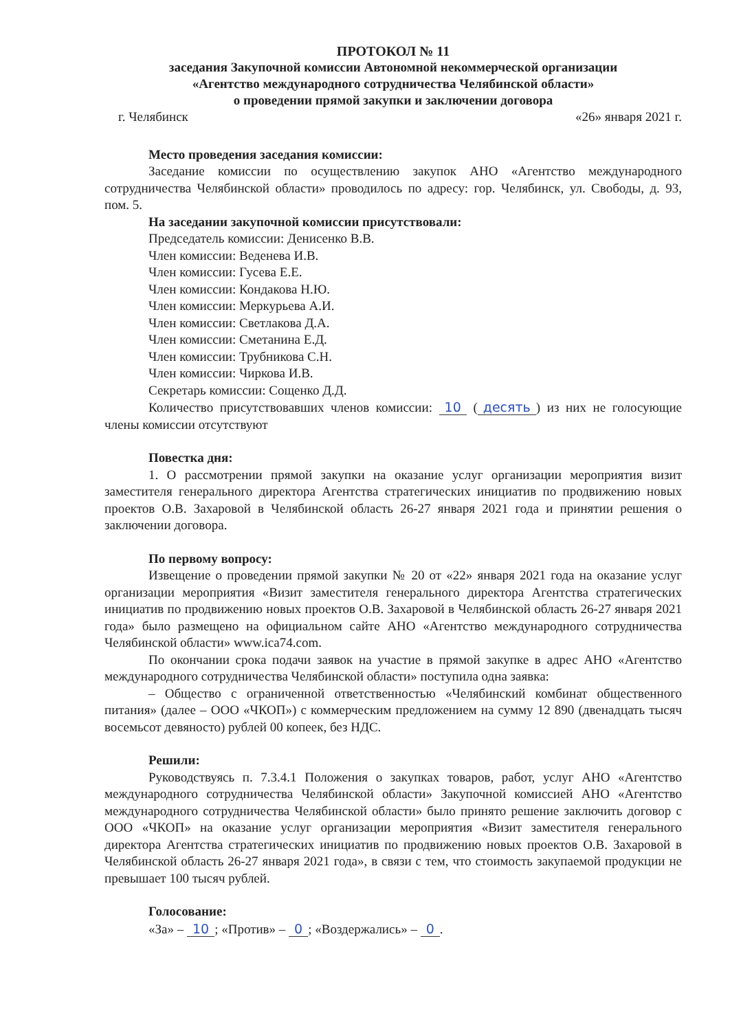ПРОТОКОЛ № 11
заседания Закупочной комиссии Автономной некоммерческой организации
«Агентство международного сотрудничества Челябинской области»
о проведении прямой закупки и заключении договора
г. Челябинск «26» января 2021 г.
Место проведения заседания комиссии:
Заседание комиссии по осуществлению закупок АНО «Агентство международного сотрудничества Челябинской области» проводилось по адресу: гор. Челябинск, ул. Свободы, д. 93, пом. 5.
На заседании закупочной комиссии присутствовали:
Председатель комиссии: Денисенко В.В.
Член комиссии: Веденева И.В.
Член комиссии: Гусева Е.Е.
Член комиссии: Кондакова Н.Ю.
Член комиссии: Меркурьева А.И.
Член комиссии: Светлакова Д.А.
Член комиссии: Сметанина Е.Д.
Член комиссии: Трубникова С.Н.
Член комиссии: Чиркова И.В.
Секретарь комиссии: Сощенко Д.Д.
Количество присутствовавших членов комиссии: 10 (десять) из них не голосующие члены комиссии отсутствуют
Повестка дня:
1. О рассмотрении прямой закупки на оказание услуг организации мероприятия визит заместителя генерального директора Агентства стратегических инициатив по продвижению новых проектов О.В. Захаровой в Челябинской область 26-27 января 2021 года и принятии решения о заключении договора.
По первому вопросу:
Извещение о проведении прямой закупки № 20 от «22» января 2021 года на оказание услуг организации мероприятия «Визит заместителя генерального директора Агентства стратегических инициатив по продвижению новых проектов О.В. Захаровой в Челябинской область 26-27 января 2021 года» было размещено на официальном сайте АНО «Агентство международного сотрудничества Челябинской области» www.ica74.com.
По окончании срока подачи заявок на участие в прямой закупке в адрес АНО «Агентство международного сотрудничества Челябинской области» поступила одна заявка:
– Общество с ограниченной ответственностью «Челябинский комбинат общественного питания» (далее – ООО «ЧКОП») с коммерческим предложением на сумму 12 890 (двенадцать тысяч восемьсот девяносто) рублей 00 копеек, без НДС.
Решили:
Руководствуясь п. 7.3.4.1 Положения о закупках товаров, работ, услуг АНО «Агентство международного сотрудничества Челябинской области» Закупочной комиссией АНО «Агентство международного сотрудничества Челябинской области» было принято решение заключить договор с ООО «ЧКОП» на оказание услуг организации мероприятия «Визит заместителя генерального директора Агентства стратегических инициатив по продвижению новых проектов О.В. Захаровой в Челябинской область 26-27 января 2021 года», в связи с тем, что стоимость закупаемой продукции не превышает 100 тысяч рублей.
Голосование:
«За» – 10; «Против» – 0; «Воздержались» – 0.